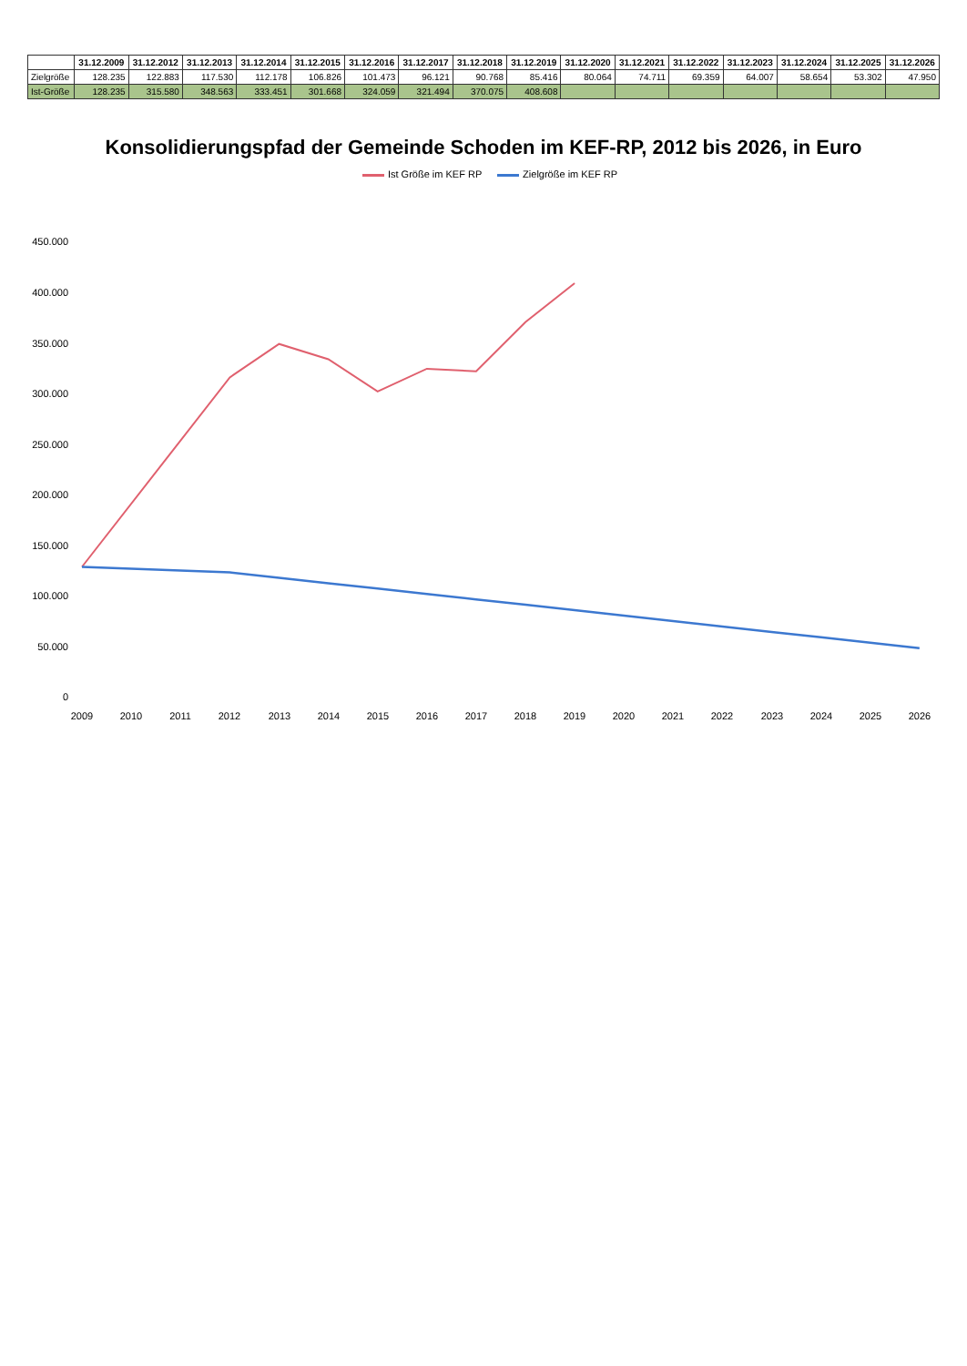| | 31.12.2009 | 31.12.2012 | 31.12.2013 | 31.12.2014 | 31.12.2015 | 31.12.2016 | 31.12.2017 | 31.12.2018 | 31.12.2019 | 31.12.2020 | 31.12.2021 | 31.12.2022 | 31.12.2023 | 31.12.2024 | 31.12.2025 | 31.12.2026 |
| --- | --- | --- | --- | --- | --- | --- | --- | --- | --- | --- | --- | --- | --- | --- | --- | --- |
| Zielgröße | 128.235 | 122.883 | 117.530 | 112.178 | 106.826 | 101.473 | 96.121 | 90.768 | 85.416 | 80.064 | 74.711 | 69.359 | 64.007 | 58.654 | 53.302 | 47.950 |
| Ist-Größe | 128.235 | 315.580 | 348.563 | 333.451 | 301.668 | 324.059 | 321.494 | 370.075 | 408.608 | | | | | | | |
Konsolidierungspfad der Gemeinde Schoden im KEF-RP, 2012 bis 2026, in Euro
Ist Größe im KEF RP Zielgröße im KEF RP
0
50.000
100.000
150.000
200.000
250.000
300.000
350.000
400.000
450.000
2009
2010
2011
2012
2013
2014
2015
2016
2017
2018
2019
2020
2021
2022
2023
2024
2025
2026